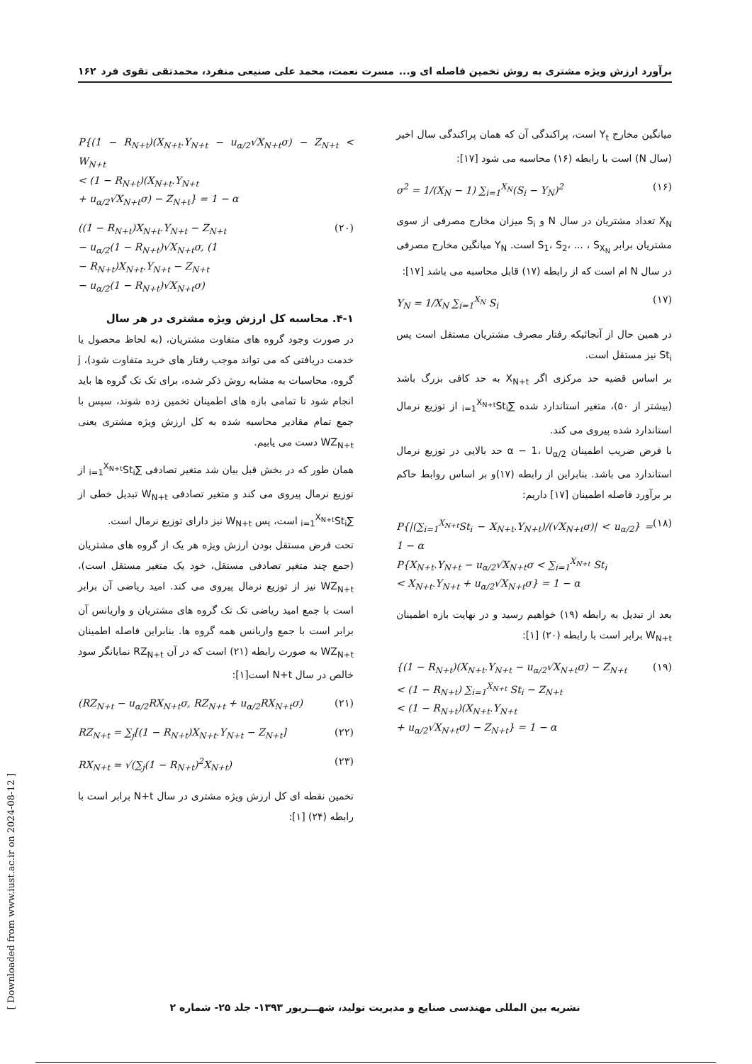برآورد ارزش ویژه مشتری به روش تخمین فاصله ای و... مسرت نعمت، محمد علی صنیعی منفرد، محمدتقی تقوی فرد ۱۶۲
میانگین مخارج Y<sub>t</sub> است، پراکندگی آن که همان پراکندگی سال اخیر (سال N) است با رابطه (۱۶) محاسبه می شود [۱۷]:
σ<sup>2</sup> = 1/(X<sub>N</sub> − 1) ∑<sub>i=1</sub><sup>X<sub>N</sub></sup>(S<sub>i</sub> − Y<sub>N</sub>)<sup>2</sup> (۱۶)
X<sub>N</sub> تعداد مشتریان در سال N و S<sub>i</sub> میزان مخارج مصرفی از سوی مشتریان برابر S<sub>1</sub>، S<sub>2</sub>، ... ، S<sub>X<sub>N</sub></sub> است. Y<sub>N</sub> میانگین مخارج مصرفی در سال N ام است که از رابطه (۱۷) قابل محاسبه می باشد [۱۷]:
Y<sub>N</sub> = 1/X<sub>N</sub> ∑<sub>i=1</sub><sup>X<sub>N</sub></sup> S<sub>i</sub> (۱۷)
در همین حال از آنجائیکه رفتار مصرف مشتریان مستقل است پس St<sub>i</sub> نیز مستقل است.
بر اساس قضیه حد مرکزی اگر X<sub>N+t</sub> به حد کافی بزرگ باشد (بیشتر از ۵۰)، متغیر استاندارد شده ∑<sub>i=1</sub><sup>X<sub>N+t</sub></sup>St<sub>i</sub> از توزیع نرمال استاندارد شده پیروی می کند.
با فرض ضریب اطمینان α − 1، U<sub>α/2</sub> حد بالایی در توزیع نرمال استاندارد می باشد. بنابراین از رابطه (۱۷)و بر اساس روابط حاکم بر برآورد فاصله اطمینان [۱۷] داریم:
P{|(∑<sub>i=1</sub><sup>X<sub>N+t</sub></sup>St<sub>i</sub> − X<sub>N+t</sub>.Y<sub>N+t</sub>)/(√X<sub>N+t</sub>σ)| < u<sub>α/2</sub>} = 1 − α
P{X<sub>N+t</sub>.Y<sub>N+t</sub> − u<sub>α/2</sub>√X<sub>N+t</sub>σ < ∑<sub>i=1</sub><sup>X<sub>N+t</sub></sup> St<sub>i</sub>
< X<sub>N+t</sub>.Y<sub>N+t</sub> + u<sub>α/2</sub>√X<sub>N+t</sub>σ} = 1 − α (۱۸)
بعد از تبدیل به رابطه (۱۹) خواهیم رسید و در نهایت بازه اطمینان W<sub>N+t</sub> برابر است با رابطه (۲۰) [۱]:
{(1 − R<sub>N+t</sub>)(X<sub>N+t</sub>.Y<sub>N+t</sub> − u<sub>α/2</sub>√X<sub>N+t</sub>σ) − Z<sub>N+t</sub>
< (1 − R<sub>N+t</sub>) ∑<sub>i=1</sub><sup>X<sub>N+t</sub></sup> St<sub>i</sub> − Z<sub>N+t</sub>
< (1 − R<sub>N+t</sub>)(X<sub>N+t</sub>.Y<sub>N+t</sub>
+ u<sub>α/2</sub>√X<sub>N+t</sub>σ) − Z<sub>N+t</sub>} = 1 − α (۱۹)
P{(1 − R<sub>N+t</sub>)(X<sub>N+t</sub>.Y<sub>N+t</sub> − u<sub>α/2</sub>√X<sub>N+t</sub>σ) − Z<sub>N+t</sub> < W<sub>N+t</sub>
< (1 − R<sub>N+t</sub>)(X<sub>N+t</sub>.Y<sub>N+t</sub>
+ u<sub>α/2</sub>√X<sub>N+t</sub>σ) − Z<sub>N+t</sub>} = 1 − α
((1 − R<sub>N+t</sub>)X<sub>N+t</sub>.Y<sub>N+t</sub> − Z<sub>N+t</sub>
− u<sub>α/2</sub>(1 − R<sub>N+t</sub>)√X<sub>N+t</sub>σ, (1
− R<sub>N+t</sub>)X<sub>N+t</sub>.Y<sub>N+t</sub> − Z<sub>N+t</sub>
− u<sub>α/2</sub>(1 − R<sub>N+t</sub>)√X<sub>N+t</sub>σ) (۲۰)
۴-۱. محاسبه کل ارزش ویژه مشتری در هر سال
در صورت وجود گروه های متفاوت مشتریان، (به لحاظ محصول یا خدمت دریافتی که می تواند موجب رفتار های خرید متفاوت شود)، j گروه، محاسبات به مشابه روش ذکر شده، برای تک تک گروه ها باید انجام شود تا تمامی بازه های اطمینان تخمین زده شوند، سپس با جمع تمام مقادیر محاسبه شده به کل ارزش ویژه مشتری یعنی WZ<sub>N+t</sub> دست می یابیم.
همان طور که در بخش قبل بیان شد متغیر تصادفی ∑<sub>i=1</sub><sup>X<sub>N+t</sub></sup>St<sub>i</sub> از توزیع نرمال پیروی می کند و متغیر تصادفی W<sub>N+t</sub> تبدیل خطی از ∑<sub>i=1</sub><sup>X<sub>N+t</sub></sup>St<sub>i</sub> است، پس W<sub>N+t</sub> نیز دارای توزیع نرمال است.
تحت فرض مستقل بودن ارزش ویژه هر یک از گروه های مشتریان (جمع چند متغیر تصادفی مستقل، خود یک متغیر مستقل است)، WZ<sub>N+t</sub> نیز از توزیع نرمال پیروی می کند. امید ریاضی آن برابر است با جمع امید ریاضی تک تک گروه های مشتریان و واریانس آن برابر است با جمع واریانس همه گروه ها. بنابراین فاصله اطمینان WZ<sub>N+t</sub> به صورت رابطه (۲۱) است که در آن RZ<sub>N+t</sub> نمایانگر سود خالص در سال N+t است[۱]:
(RZ<sub>N+t</sub> − u<sub>α/2</sub>RX<sub>N+t</sub>σ, RZ<sub>N+t</sub> + u<sub>α/2</sub>RX<sub>N+t</sub>σ) (۲۱)
RZ<sub>N+t</sub> = ∑<sub>j</sub>[(1 − R<sub>N+t</sub>)X<sub>N+t</sub>.Y<sub>N+t</sub> − Z<sub>N+t</sub>] (۲۲)
RX<sub>N+t</sub> = √(∑<sub>j</sub>(1 − R<sub>N+t</sub>)<sup>2</sup>X<sub>N+t</sub>) (۲۳)
تخمین نقطه ای کل ارزش ویژه مشتری در سال N+t برابر است با رابطه (۲۴) [۱]:
نشریه بین المللی مهندسی صنایع و مدیریت تولید، شهـــریور ۱۳۹۳- جلد ۲۵- شماره ۲
[ Downloaded from www.iust.ac.ir on 2024-08-12 ]